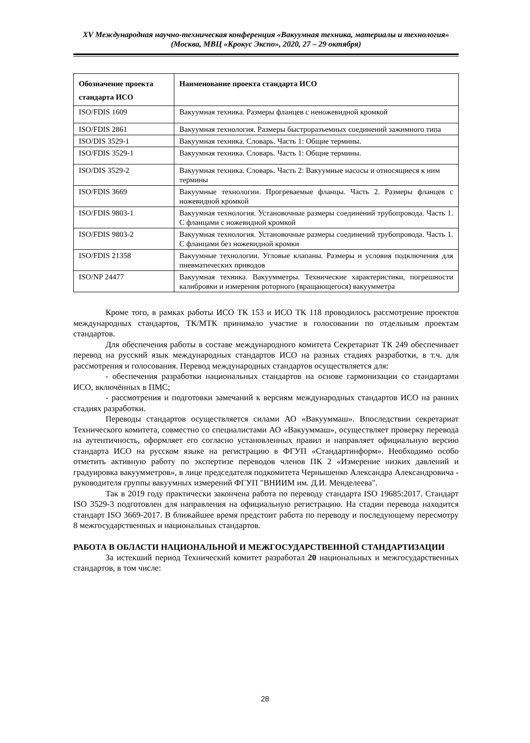XV Международная научно-техническая конференция «Вакуумная техника, материалы и технология»
(Москва, МВЦ «Крокус Экспо», 2020, 27 – 29 октября)
| Обозначение проекта стандарта ИСО | Наименование проекта стандарта ИСО |
| --- | --- |
| ISO/FDIS 1609 | Вакуумная техника. Размеры фланцев с неножевидной кромкой |
| ISO/FDIS 2861 | Вакуумная технология. Размеры быстроразъемных соединений зажимного типа |
| ISO/DIS 3529-1 | Вакуумная техника. Словарь. Часть 1: Общие термины. |
| ISO/FDIS 3529-1 | Вакуумная техника. Словарь. Часть 1: Общие термины. |
| ISO/DIS 3529-2 | Вакуумная техника. Словарь. Часть 2: Вакуумные насосы и относящиеся к ним термины |
| ISO/FDIS 3669 | Вакуумные технологии. Прогреваемые фланцы. Часть 2. Размеры фланцев с ножевидной кромкой |
| ISO/FDIS 9803-1 | Вакуумная технология. Установочные размеры соединений трубопровода. Часть 1. С фланцами с ножевидной кромкой |
| ISO/FDIS 9803-2 | Вакуумная технология. Установочные размеры соединений трубопровода. Часть 1. С фланцами без ножевидной кромки |
| ISO/FDIS 21358 | Вакуумные технологии. Угловые клапаны. Размеры и условия подключения для пневматических приводов |
| ISO/NP 24477 | Вакуумная техника. Вакуумметры. Технические характеристики, погрешности калибровки и измерения роторного (вращающегося) вакуумметра |
Кроме того, в рамках работы ИСО ТК 153 и ИСО ТК 118 проводилось рассмотрение проектов международных стандартов, ТК/МТК принимало участие в голосовании по отдельным проектам стандартов.
Для обеспечения работы в составе международного комитета Секретариат ТК 249 обеспечивает перевод на русский язык международных стандартов ИСО на разных стадиях разработки, в т.ч. для рассмотрения и голосования. Перевод международных стандартов осуществляется для:
- обеспечения разработки национальных стандартов на основе гармонизации со стандартами ИСО, включённых в ПМС;
- рассмотрения и подготовки замечаний к версиям международных стандартов ИСО на ранних стадиях разработки.
Переводы стандартов осуществляется силами АО «Вакууммаш». Впоследствии секретариат Технического комитета, совместно со специалистами АО «Вакууммаш», осуществляет проверку перевода на аутентичность, оформляет его согласно установленных правил и направляет официальную версию стандарта ИСО на русском языке на регистрацию в ФГУП «Стандартинформ». Необходимо особо отметить активную работу по экспертизе переводов членов ПК 2 «Измерение низких давлений и градуировка вакуумметров», в лице председателя подкомитета Чернышенко Александра Александровича - руководителя группы вакуумных измерений ФГУП "ВНИИМ им. Д.И. Менделеева".
Так в 2019 году практически закончена работа по переводу стандарта ISO 19685:2017. Стандарт ISO 3529-3 подготовлен для направления на официальную регистрацию. На стадии перевода находится стандарт ISO 3669-2017. В ближайшее время предстоит работа по переводу и последующему пересмотру 8 межгосударственных и национальных стандартов.
РАБОТА В ОБЛАСТИ НАЦИОНАЛЬНОЙ И МЕЖГОСУДАРСТВЕННОЙ СТАНДАРТИЗАЦИИ
За истекший период Технический комитет разработал 20 национальных и межгосударственных стандартов, в том числе:
28